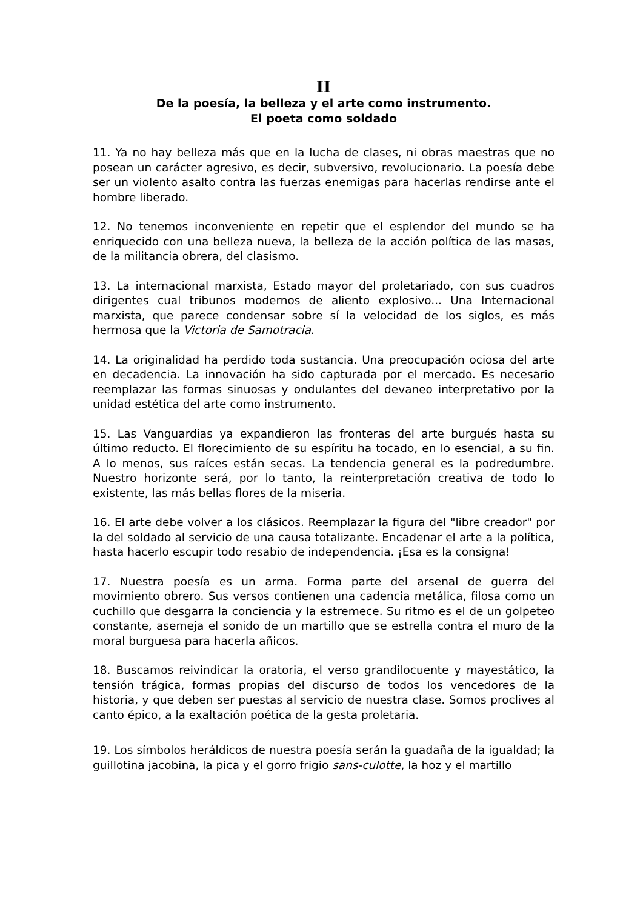II
De la poesía, la belleza y el arte como instrumento.
El poeta como soldado
11. Ya no hay belleza más que en la lucha de clases, ni obras maestras que no posean un carácter agresivo, es decir, subversivo, revolucionario. La poesía debe ser un violento asalto contra las fuerzas enemigas para hacerlas rendirse ante el hombre liberado.
12. No tenemos inconveniente en repetir que el esplendor del mundo se ha enriquecido con una belleza nueva, la belleza de la acción política de las masas, de la militancia obrera, del clasismo.
13. La internacional marxista, Estado mayor del proletariado, con sus cuadros dirigentes cual tribunos modernos de aliento explosivo... Una Internacional marxista, que parece condensar sobre sí la velocidad de los siglos, es más hermosa que la Victoria de Samotracia.
14. La originalidad ha perdido toda sustancia. Una preocupación ociosa del arte en decadencia. La innovación ha sido capturada por el mercado. Es necesario reemplazar las formas sinuosas y ondulantes del devaneo interpretativo por la unidad estética del arte como instrumento.
15. Las Vanguardias ya expandieron las fronteras del arte burgués hasta su último reducto. El florecimiento de su espíritu ha tocado, en lo esencial, a su fin. A lo menos, sus raíces están secas. La tendencia general es la podredumbre. Nuestro horizonte será, por lo tanto, la reinterpretación creativa de todo lo existente, las más bellas flores de la miseria.
16. El arte debe volver a los clásicos. Reemplazar la figura del "libre creador" por la del soldado al servicio de una causa totalizante. Encadenar el arte a la política, hasta hacerlo escupir todo resabio de independencia. ¡Esa es la consigna!
17. Nuestra poesía es un arma. Forma parte del arsenal de guerra del movimiento obrero. Sus versos contienen una cadencia metálica, filosa como un cuchillo que desgarra la conciencia y la estremece. Su ritmo es el de un golpeteo constante, asemeja el sonido de un martillo que se estrella contra el muro de la moral burguesa para hacerla añicos.
18. Buscamos reivindicar la oratoria, el verso grandilocuente y mayestático, la tensión trágica, formas propias del discurso de todos los vencedores de la historia, y que deben ser puestas al servicio de nuestra clase. Somos proclives al canto épico, a la exaltación poética de la gesta proletaria.
19. Los símbolos heráldicos de nuestra poesía serán la guadaña de la igualdad; la guillotina jacobina, la pica y el gorro frigio sans-culotte, la hoz y el martillo